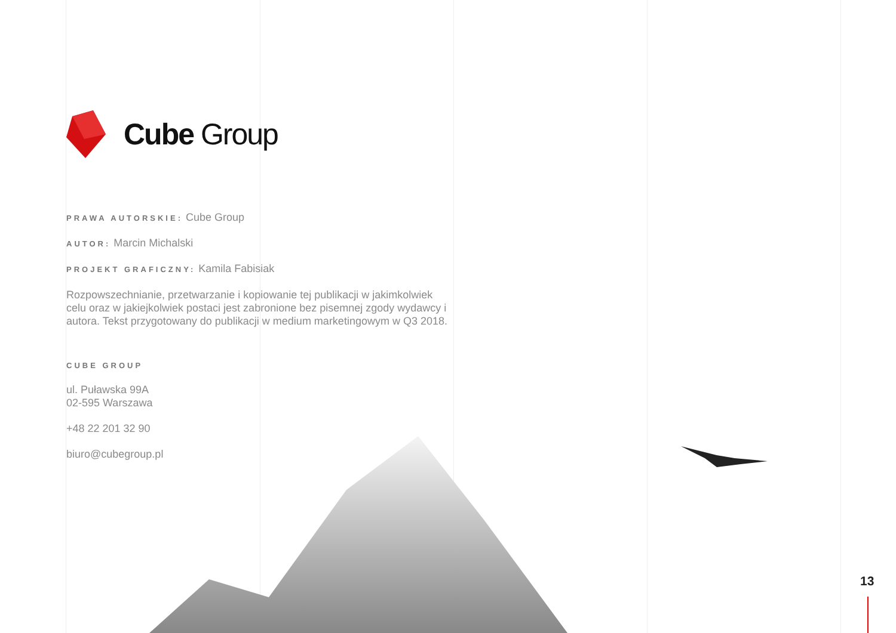Cube Group
PRAWA AUTORSKIE: Cube Group
AUTOR: Marcin Michalski
PROJEKT GRAFICZNY: Kamila Fabisiak
Rozpowszechnianie, przetwarzanie i kopiowanie tej publikacji w jakimkolwiek celu oraz w jakiejkolwiek postaci jest zabronione bez pisemnej zgody wydawcy i autora. Tekst przygotowany do publikacji w medium marketingowym w Q3 2018.
CUBE GROUP
ul. Puławska 99A
02-595 Warszawa
+48 22 201 32 90
biuro@cubegroup.pl
13